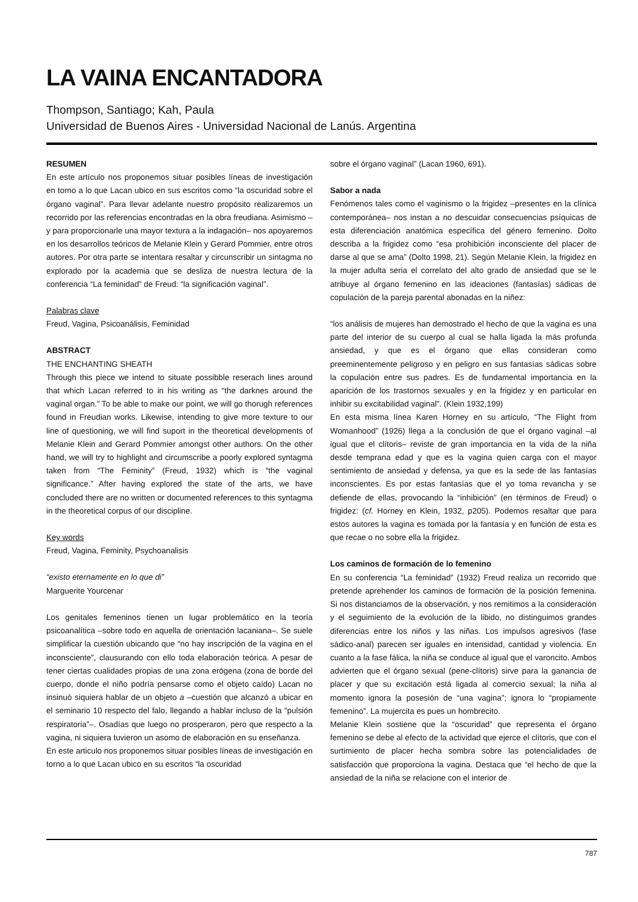LA VAINA ENCANTADORA
Thompson, Santiago; Kah, Paula
Universidad de Buenos Aires - Universidad Nacional de Lanús. Argentina
RESUMEN
En este artículo nos proponemos situar posibles líneas de investigación en torno a lo que Lacan ubico en sus escritos como “la oscuridad sobre el órgano vaginal”. Para llevar adelante nuestro propósito realizaremos un recorrido por las referencias encontradas en la obra freudiana. Asimismo –y para proporcionarle una mayor textura a la indagación– nos apoyaremos en los desarrollos teóricos de Melanie Klein y Gerard Pommier, entre otros autores. Por otra parte se intentara resaltar y circunscribir un sintagma no explorado por la academia que se desliza de nuestra lectura de la conferencia “La feminidad” de Freud: “la significación vaginal”.
Palabras clave
Freud, Vagina, Psicoanálisis, Feminidad
ABSTRACT
THE ENCHANTING SHEATH
Through this piece we intend to situate possibble reserach lines around that which Lacan referred to in his writing as “the darknes around the vaginal organ.” To be able to make our point, we will go thorugh references found in Freudian works. Likewise, intending to give more texture to our line of questioning, we will find suport in the theoretical developments of Melanie Klein and Gerard Pommier amongst other authors. On the other hand, we will try to highlight and circumscribe a poorly explored syntagma taken from “The Feminity” (Freud, 1932) which is “the vaginal significance.” After having explored the state of the arts, we have concluded there are no written or documented references to this syntagma in the theoretical corpus of our discipline.
Key words
Freud, Vagina, Feminity, Psychoanalisis
“existo eternamente en lo que di”
Marguerite Yourcenar
Los genitales femeninos tienen un lugar problemático en la teoría psicoanalítica –sobre todo en aquella de orientación lacaniana–. Se suele simplificar la cuestión ubicando que “no hay inscripción de la vagina en el inconsciente”, clausurando con ello toda elaboración teórica. A pesar de tener ciertas cualidades propias de una zona erógena (zona de borde del cuerpo, donde el niño podría pensarse como el objeto caído) Lacan no insinuó siquiera hablar de un objeto a –cuestión que alcanzó a ubicar en el seminario 10 respecto del falo, llegando a hablar incluso de la “pulsión respiratoria”–. Osadías que luego no prosperaron, pero que respecto a la vagina, ni siquiera tuvieron un asomo de elaboración en su enseñanza.
En este articulo nos proponemos situar posibles líneas de investigación en torno a lo que Lacan ubico en su escritos “la oscuridad
sobre el órgano vaginal” (Lacan 1960, 691).
Sabor a nada
Fenómenos tales como el vaginismo o la frigidez –presentes en la clínica contemporánea– nos instan a no descuidar consecuencias psíquicas de esta diferenciación anatómica específica del género femenino. Dolto describa a la frigidez como “esa prohibición inconsciente del placer de darse al que se ama” (Dolto 1998, 21). Según Melanie Klein, la frigidez en la mujer adulta seria el correlato del alto grado de ansiedad que se le atribuye al órgano femenino en las ideaciones (fantasías) sádicas de copulación de la pareja parental abonadas en la niñez:
“los análisis de mujeres han demostrado el hecho de que la vagina es una parte del interior de su cuerpo al cual se halla ligada la más profunda ansiedad, y que es el órgano que ellas consideran como preeminentemente peligroso y en peligro en sus fantasías sádicas sobre la copulación entre sus padres. Es de fundamental importancia en la aparición de los trastornos sexuales y en la frigidez y en particular en inhibir su excitabilidad vaginal”. (Klein 1932,199)
En esta misma línea Karen Horney en su artículo, “The Flight from Womanhood” (1926) llega a la conclusión de que el órgano vaginal –al igual que el clítoris– reviste de gran importancia en la vida de la niña desde temprana edad y que es la vagina quien carga con el mayor sentimiento de ansiedad y defensa, ya que es la sede de las fantasías inconscientes. Es por estas fantasías que el yo toma revancha y se defiende de ellas, provocando la “inhibición” (en términos de Freud) o frigidez: (cf. Horney en Klein, 1932, p205). Podemos resaltar que para estos autores la vagina es tomada por la fantasía y en función de esta es que recae o no sobre ella la frigidez.
Los caminos de formación de lo femenino
En su conferencia “La feminidad” (1932) Freud realiza un recorrido que pretende aprehender los caminos de formación de la posición femenina. Si nos distanciamos de la observación, y nos remitimos a la consideración y el seguimiento de la evolución de la libido, no distinguimos grandes diferencias entre los niños y las niñas. Los impulsos agresivos (fase sádico-anal) parecen ser iguales en intensidad, cantidad y violencia. En cuanto a la fase fálica, la niña se conduce al igual que el varoncito. Ambos advierten que el órgano sexual (pene-clítoris) sirve para la ganancia de placer y que su excitación está ligada al comercio sexual; la niña al momento ignora la posesión de “una vagina”; ignora lo “propiamente femenino”. La mujercita es pues un hombrecito.
Melanie Klein sostiene que la “oscuridad” que representa el órgano femenino se debe al efecto de la actividad que ejerce el clítoris, que con el surtimiento de placer hecha sombra sobre las potencialidades de satisfacción que proporciona la vagina. Destaca que “el hecho de que la ansiedad de la niña se relacione con el interior de
787